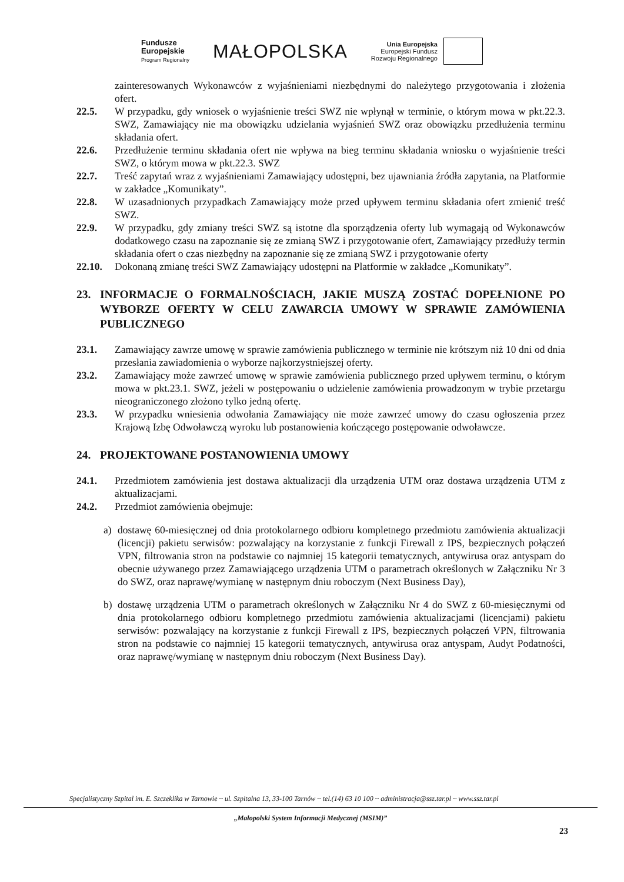Fundusze
Europejskie
Program Regionalny
MAŁOPOLSKA
Unia Europejska
Europejski Fundusz
Rozwoju Regionalnego
zainteresowanych Wykonawców z wyjaśnieniami niezbędnymi do należytego przygotowania i złożenia ofert.
22.5. W przypadku, gdy wniosek o wyjaśnienie treści SWZ nie wpłynął w terminie, o którym mowa w pkt.22.3. SWZ, Zamawiający nie ma obowiązku udzielania wyjaśnień SWZ oraz obowiązku przedłużenia terminu składania ofert.
22.6. Przedłużenie terminu składania ofert nie wpływa na bieg terminu składania wniosku o wyjaśnienie treści SWZ, o którym mowa w pkt.22.3. SWZ
22.7. Treść zapytań wraz z wyjaśnieniami Zamawiający udostępni, bez ujawniania źródła zapytania, na Platformie w zakładce „Komunikaty”.
22.8. W uzasadnionych przypadkach Zamawiający może przed upływem terminu składania ofert zmienić treść SWZ.
22.9. W przypadku, gdy zmiany treści SWZ są istotne dla sporządzenia oferty lub wymagają od Wykonawców dodatkowego czasu na zapoznanie się ze zmianą SWZ i przygotowanie ofert, Zamawiający przedłuży termin składania ofert o czas niezbędny na zapoznanie się ze zmianą SWZ i przygotowanie oferty
22.10. Dokonaną zmianę treści SWZ Zamawiający udostępni na Platformie w zakładce „Komunikaty”.
23. INFORMACJE O FORMALNOŚCIACH, JAKIE MUSZĄ ZOSTAĆ DOPEŁNIONE PO WYBORZE OFERTY W CELU ZAWARCIA UMOWY W SPRAWIE ZAMÓWIENIA PUBLICZNEGO
23.1. Zamawiający zawrze umowę w sprawie zamówienia publicznego w terminie nie krótszym niż 10 dni od dnia przesłania zawiadomienia o wyborze najkorzystniejszej oferty.
23.2. Zamawiający może zawrzeć umowę w sprawie zamówienia publicznego przed upływem terminu, o którym mowa w pkt.23.1. SWZ, jeżeli w postępowaniu o udzielenie zamówienia prowadzonym w trybie przetargu nieograniczonego złożono tylko jedną ofertę.
23.3. W przypadku wniesienia odwołania Zamawiający nie może zawrzeć umowy do czasu ogłoszenia przez Krajową Izbę Odwoławczą wyroku lub postanowienia kończącego postępowanie odwoławcze.
24. PROJEKTOWANE POSTANOWIENIA UMOWY
24.1. Przedmiotem zamówienia jest dostawa aktualizacji dla urządzenia UTM oraz dostawa urządzenia UTM z aktualizacjami.
24.2. Przedmiot zamówienia obejmuje:
a) dostawę 60-miesięcznej od dnia protokolarnego odbioru kompletnego przedmiotu zamówienia aktualizacji (licencji) pakietu serwisów: pozwalający na korzystanie z funkcji Firewall z IPS, bezpiecznych połączeń VPN, filtrowania stron na podstawie co najmniej 15 kategorii tematycznych, antywirusa oraz antyspam do obecnie używanego przez Zamawiającego urządzenia UTM o parametrach określonych w Załączniku Nr 3 do SWZ, oraz naprawę/wymianę w następnym dniu roboczym (Next Business Day),
b) dostawę urządzenia UTM o parametrach określonych w Załączniku Nr 4 do SWZ z 60-miesięcznymi od dnia protokolarnego odbioru kompletnego przedmiotu zamówienia aktualizacjami (licencjami) pakietu serwisów: pozwalający na korzystanie z funkcji Firewall z IPS, bezpiecznych połączeń VPN, filtrowania stron na podstawie co najmniej 15 kategorii tematycznych, antywirusa oraz antyspam, Audyt Podatności, oraz naprawę/wymianę w następnym dniu roboczym (Next Business Day).
Specjalistyczny Szpital im. E. Szczeklika w Tarnowie ~ ul. Szpitalna 13, 33-100 Tarnów ~ tel.(14) 63 10 100 ~ administracja@ssz.tar.pl ~ www.ssz.tar.pl
„Małopolski System Informacji Medycznej (MSIM)”
23